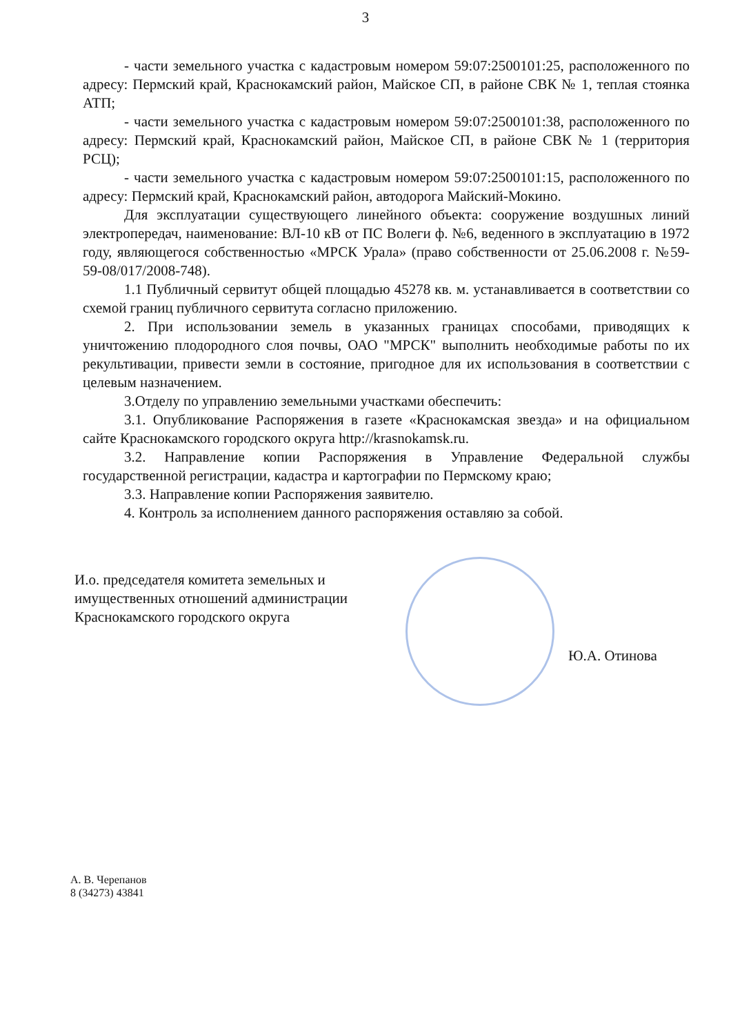3
- части земельного участка с кадастровым номером 59:07:2500101:25, расположенного по адресу: Пермский край, Краснокамский район, Майское СП, в районе СВК № 1, теплая стоянка АТП;
- части земельного участка с кадастровым номером 59:07:2500101:38, расположенного по адресу: Пермский край, Краснокамский район, Майское СП, в районе СВК № 1 (территория РСЦ);
- части земельного участка с кадастровым номером 59:07:2500101:15, расположенного по адресу: Пермский край, Краснокамский район, автодорога Майский-Мокино.
Для эксплуатации существующего линейного объекта: сооружение воздушных линий электропередач, наименование: ВЛ-10 кВ от ПС Волеги ф. №6, веденного в эксплуатацию в 1972 году, являющегося собственностью «МРСК Урала» (право собственности от 25.06.2008 г. №59-59-08/017/2008-748).
1.1 Публичный сервитут общей площадью 45278 кв. м. устанавливается в соответствии со схемой границ публичного сервитута согласно приложению.
2. При использовании земель в указанных границах способами, приводящих к уничтожению плодородного слоя почвы, ОАО "МРСК" выполнить необходимые работы по их рекультивации, привести земли в состояние, пригодное для их использования в соответствии с целевым назначением.
3.Отделу по управлению земельными участками обеспечить:
3.1. Опубликование Распоряжения в газете «Краснокамская звезда» и на официальном сайте Краснокамского городского округа http://krasnokamsk.ru.
3.2. Направление копии Распоряжения в Управление Федеральной службы государственной регистрации, кадастра и картографии по Пермскому краю;
3.3. Направление копии Распоряжения заявителю.
4. Контроль за исполнением данного распоряжения оставляю за собой.
И.о. председателя комитета земельных и имущественных отношений администрации Краснокамского городского округа
Ю.А. Отинова
А. В. Черепанов
8 (34273) 43841